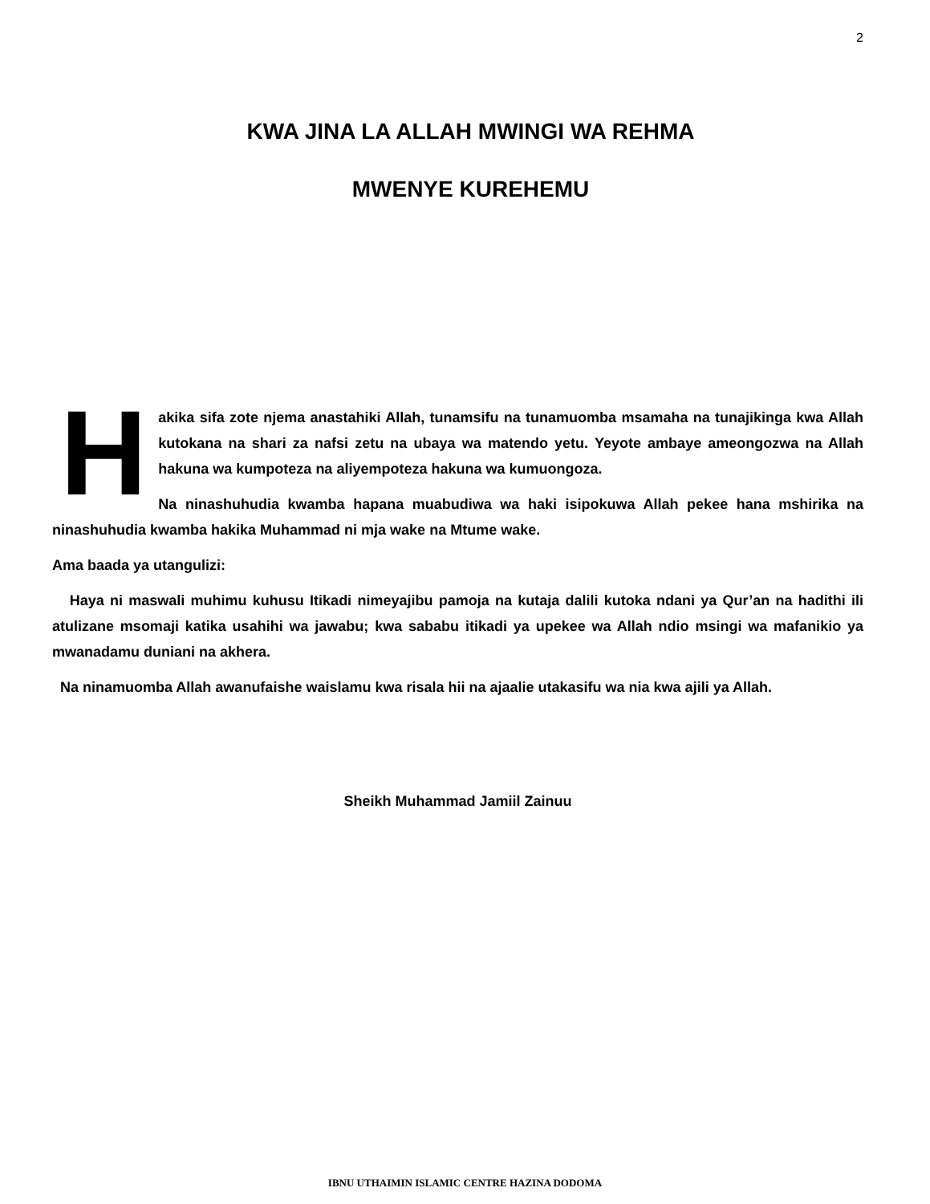2
KWA JINA LA ALLAH MWINGI WA REHMA
MWENYE KUREHEMU
Hakika sifa zote njema anastahiki Allah, tunamsifu na tunamuomba msamaha na tunajikinga kwa Allah kutokana na shari za nafsi zetu na ubaya wa matendo yetu. Yeyote ambaye ameongozwa na Allah hakuna wa kumpoteza na aliyempoteza hakuna wa kumuongoza.
Na ninashuhudia kwamba hapana muabudiwa wa haki isipokuwa Allah pekee hana mshirika na ninashuhudia kwamba hakika Muhammad ni mja wake na Mtume wake.
Ama baada ya utangulizi:
Haya ni maswali muhimu kuhusu Itikadi nimeyajibu pamoja na kutaja dalili kutoka ndani ya Qur’an na hadithi ili atulizane msomaji katika usahihi wa jawabu; kwa sababu itikadi ya upekee wa Allah ndio msingi wa mafanikio ya mwanadamu duniani na akhera.
Na ninamuomba Allah awanufaishe waislamu kwa risala hii na ajaalie utakasifu wa nia kwa ajili ya Allah.
Sheikh Muhammad Jamiil Zainuu
IBNU UTHAIMIN ISLAMIC CENTRE HAZINA DODOMA